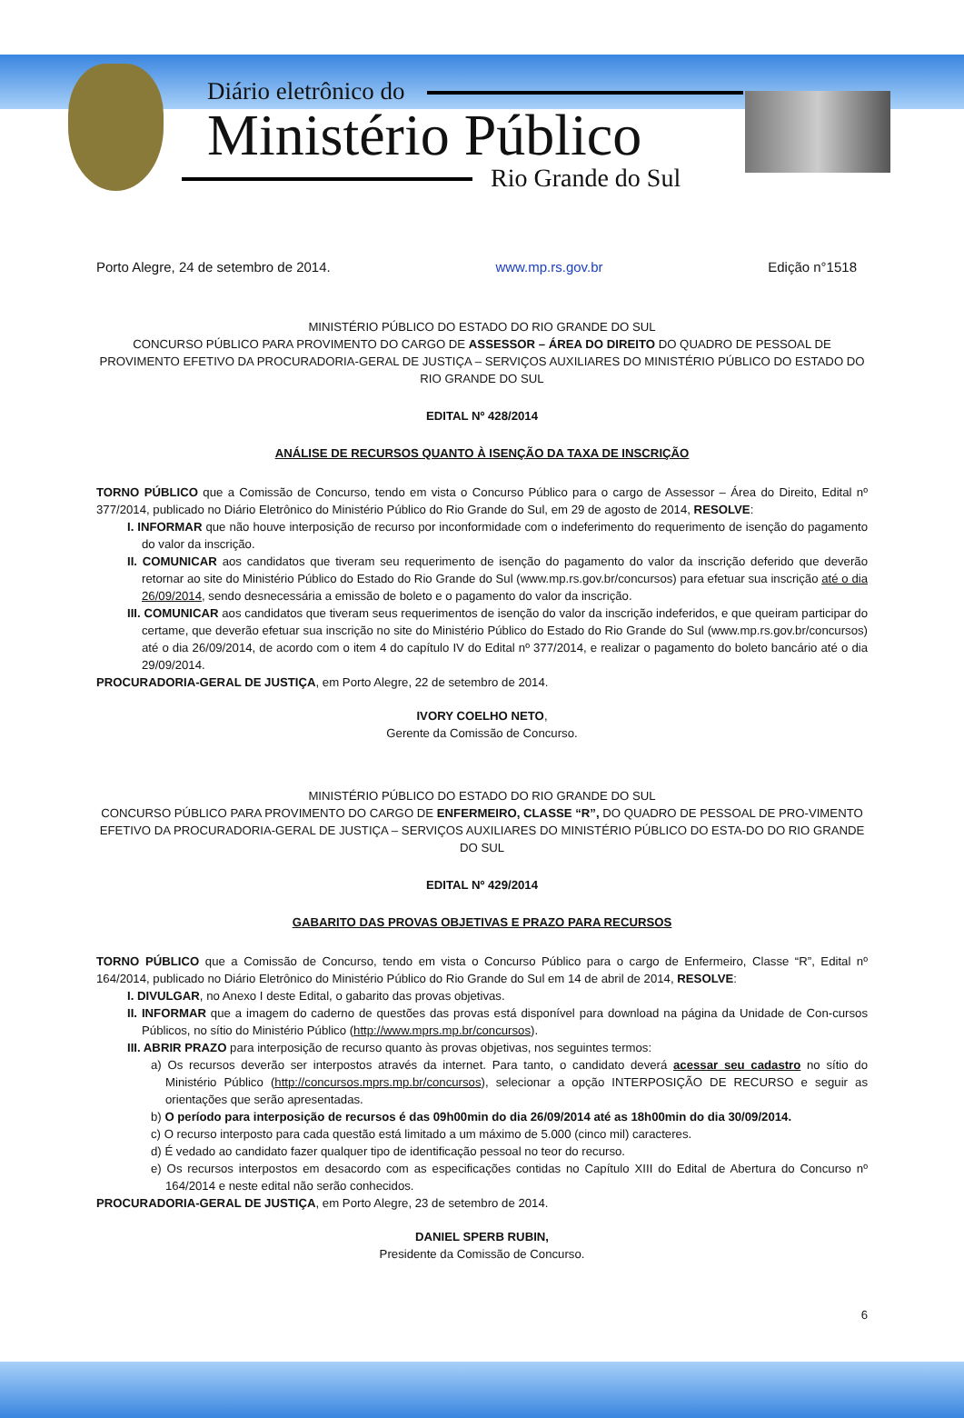Diário eletrônico do
Ministério Público
Rio Grande do Sul
Porto Alegre, 24 de setembro de 2014. www.mp.rs.gov.br Edição n°1518
MINISTÉRIO PÚBLICO DO ESTADO DO RIO GRANDE DO SUL
CONCURSO PÚBLICO PARA PROVIMENTO DO CARGO DE ASSESSOR – ÁREA DO DIREITO DO QUADRO DE PESSOAL DE PROVIMENTO EFETIVO DA PROCURADORIA-GERAL DE JUSTIÇA – SERVIÇOS AUXILIARES DO MINISTÉRIO PÚBLICO DO ESTADO DO RIO GRANDE DO SUL
EDITAL Nº 428/2014
ANÁLISE DE RECURSOS QUANTO À ISENÇÃO DA TAXA DE INSCRIÇÃO
TORNO PÚBLICO que a Comissão de Concurso, tendo em vista o Concurso Público para o cargo de Assessor – Área do Direito, Edital nº 377/2014, publicado no Diário Eletrônico do Ministério Público do Rio Grande do Sul, em 29 de agosto de 2014, RESOLVE:
I. INFORMAR que não houve interposição de recurso por inconformidade com o indeferimento do requerimento de isenção do pagamento do valor da inscrição.
II. COMUNICAR aos candidatos que tiveram seu requerimento de isenção do pagamento do valor da inscrição deferido que deverão retornar ao site do Ministério Público do Estado do Rio Grande do Sul (www.mp.rs.gov.br/concursos) para efetuar sua inscrição até o dia 26/09/2014, sendo desnecessária a emissão de boleto e o pagamento do valor da inscrição.
III. COMUNICAR aos candidatos que tiveram seus requerimentos de isenção do valor da inscrição indeferidos, e que queiram participar do certame, que deverão efetuar sua inscrição no site do Ministério Público do Estado do Rio Grande do Sul (www.mp.rs.gov.br/concursos) até o dia 26/09/2014, de acordo com o item 4 do capítulo IV do Edital nº 377/2014, e realizar o pagamento do boleto bancário até o dia 29/09/2014.
PROCURADORIA-GERAL DE JUSTIÇA, em Porto Alegre, 22 de setembro de 2014.
IVORY COELHO NETO,
Gerente da Comissão de Concurso.
MINISTÉRIO PÚBLICO DO ESTADO DO RIO GRANDE DO SUL
CONCURSO PÚBLICO PARA PROVIMENTO DO CARGO DE ENFERMEIRO, CLASSE “R”, DO QUADRO DE PESSOAL DE PRO-VIMENTO EFETIVO DA PROCURADORIA-GERAL DE JUSTIÇA – SERVIÇOS AUXILIARES DO MINISTÉRIO PÚBLICO DO ESTA-DO DO RIO GRANDE DO SUL
EDITAL Nº 429/2014
GABARITO DAS PROVAS OBJETIVAS E PRAZO PARA RECURSOS
TORNO PÚBLICO que a Comissão de Concurso, tendo em vista o Concurso Público para o cargo de Enfermeiro, Classe “R”, Edital nº 164/2014, publicado no Diário Eletrônico do Ministério Público do Rio Grande do Sul em 14 de abril de 2014, RESOLVE:
I. DIVULGAR, no Anexo I deste Edital, o gabarito das provas objetivas.
II. INFORMAR que a imagem do caderno de questões das provas está disponível para download na página da Unidade de Con-cursos Públicos, no sítio do Ministério Público (http://www.mprs.mp.br/concursos).
III. ABRIR PRAZO para interposição de recurso quanto às provas objetivas, nos seguintes termos:
a) Os recursos deverão ser interpostos através da internet. Para tanto, o candidato deverá acessar seu cadastro no sítio do Ministério Público (http://concursos.mprs.mp.br/concursos), selecionar a opção INTERPOSIÇÃO DE RECURSO e seguir as orientações que serão apresentadas.
b) O período para interposição de recursos é das 09h00min do dia 26/09/2014 até as 18h00min do dia 30/09/2014.
c) O recurso interposto para cada questão está limitado a um máximo de 5.000 (cinco mil) caracteres.
d) É vedado ao candidato fazer qualquer tipo de identificação pessoal no teor do recurso.
e) Os recursos interpostos em desacordo com as especificações contidas no Capítulo XIII do Edital de Abertura do Concurso nº 164/2014 e neste edital não serão conhecidos.
PROCURADORIA-GERAL DE JUSTIÇA, em Porto Alegre, 23 de setembro de 2014.
DANIEL SPERB RUBIN,
Presidente da Comissão de Concurso.
6